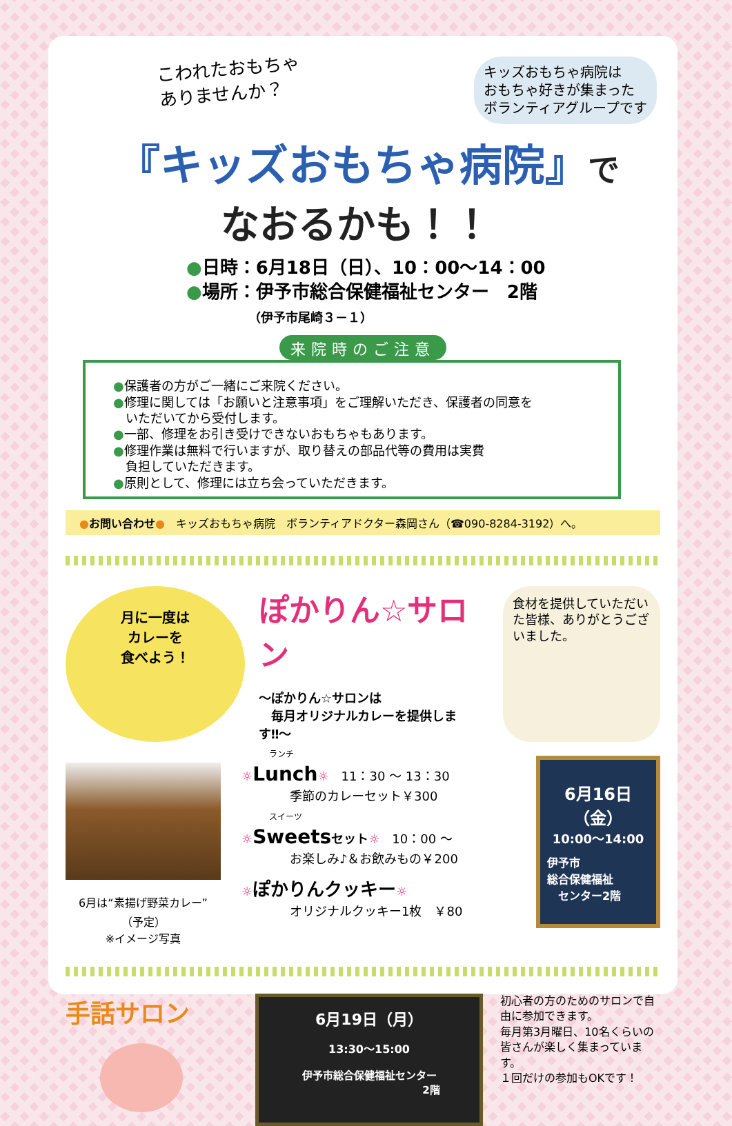こわれたおもちゃ
ありませんか？
キッズおもちゃ病院は
おもちゃ好きが集まった
ボランティアグループです
『キッズおもちゃ病院』で
なおるかも！！
●日時：6月18日（日）、10：00〜14：00
●場所：伊予市総合保健福祉センター　2階
（伊予市尾崎３－１）
来院時のご注意
●保護者の方がご一緒にご来院ください。
●修理に関しては「お願いと注意事項」をご理解いただき、保護者の同意を
　いただいてから受付します。
●一部、修理をお引き受けできないおもちゃもあります。
●修理作業は無料で行いますが、取り替えの部品代等の費用は実費
　負担していただきます。
●原則として、修理には立ち会っていただきます。
●お問い合わせ●　キッズおもちゃ病院　ボランティアドクター森岡さん（☎090-8284-3192）へ。
月に一度は
カレーを
食べよう！
ぽかりん☆サロン
〜ぽかりん☆サロンは
　毎月オリジナルカレーを提供します‼〜
食材を提供していただいた皆様、ありがとうございました。
6月は“素揚げ野菜カレー”
（予定）
※イメージ写真
ランチ
☼Lunch☼　11：30 〜 13：30
季節のカレーセット￥300
スイーツ
☼Sweets セット☼　10：00 〜
お楽しみ♪＆お飲みもの￥200
☼ぽかりんクッキー☼
オリジナルクッキー1枚　￥80
6月16日
（金）
10:00〜14:00
伊予市
総合保健福祉
　センター2階
手話サロン
6月19日（月）
13:30〜15:00
伊予市総合保健福祉センター
2階
初心者の方のためのサロンで自由に参加できます。
毎月第3月曜日、10名くらいの皆さんが楽しく集まっています。
１回だけの参加もOKです！